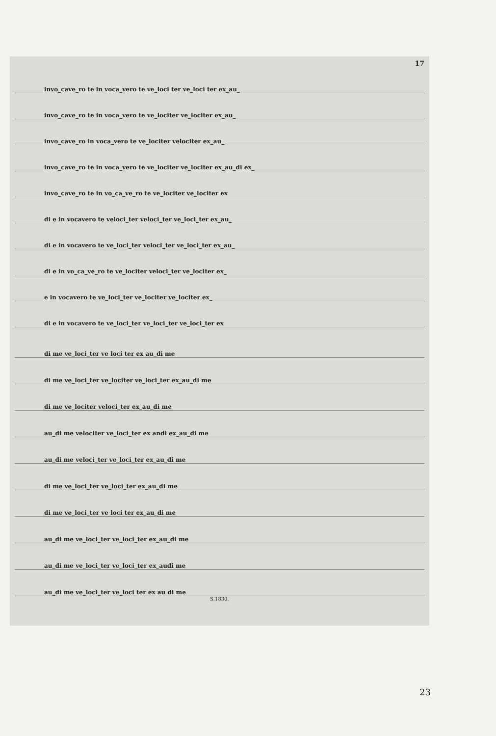17
invo_cave_ro te in voca_vero te ve_loci ter ve_loci ter ex_au_
invo_cave_ro te in voca_vero te ve_lociter ve_lociter ex_au_
invo_cave_ro in voca_vero te ve_lociter velociter ex_au_
invo_cave_ro te in voca_vero te ve_lociter ve_lociter ex_au_di ex_
invo_cave_ro te in vo_ca_ve_ro te ve_lociter ve_lociter ex
di e in vocavero te veloci_ter veloci_ter ve_loci_ter ex_au_
di e in vocavero te ve_loci_ter veloci_ter ve_loci_ter ex_au_
di e in vo_ca_ve_ro te ve_lociter veloci_ter ve_lociter ex_
e in vocavero te ve_loci_ter ve_lociter ve_lociter ex_
di e in vocavero te ve_loci_ter ve_loci_ter ve_loci_ter ex
di me ve_loci_ter ve loci ter ex au_di me
di me ve_loci_ter ve_lociter ve_loci_ter ex_au_di me
di me ve_lociter veloci_ter ex_au_di me
au_di me velociter ve_loci_ter ex andi ex_au_di me
au_di me veloci_ter ve_loci_ter ex_au_di me
di me ve_loci_ter ve_loci_ter ex_au_di me
di me ve_loci_ter ve loci ter ex_au_di me
au_di me ve_loci_ter ve_loci_ter ex_au_di me
au_di me ve_loci_ter ve_loci_ter ex_audi me
au_di me ve_loci_ter ve_loci ter ex au di me
S.1830.
23